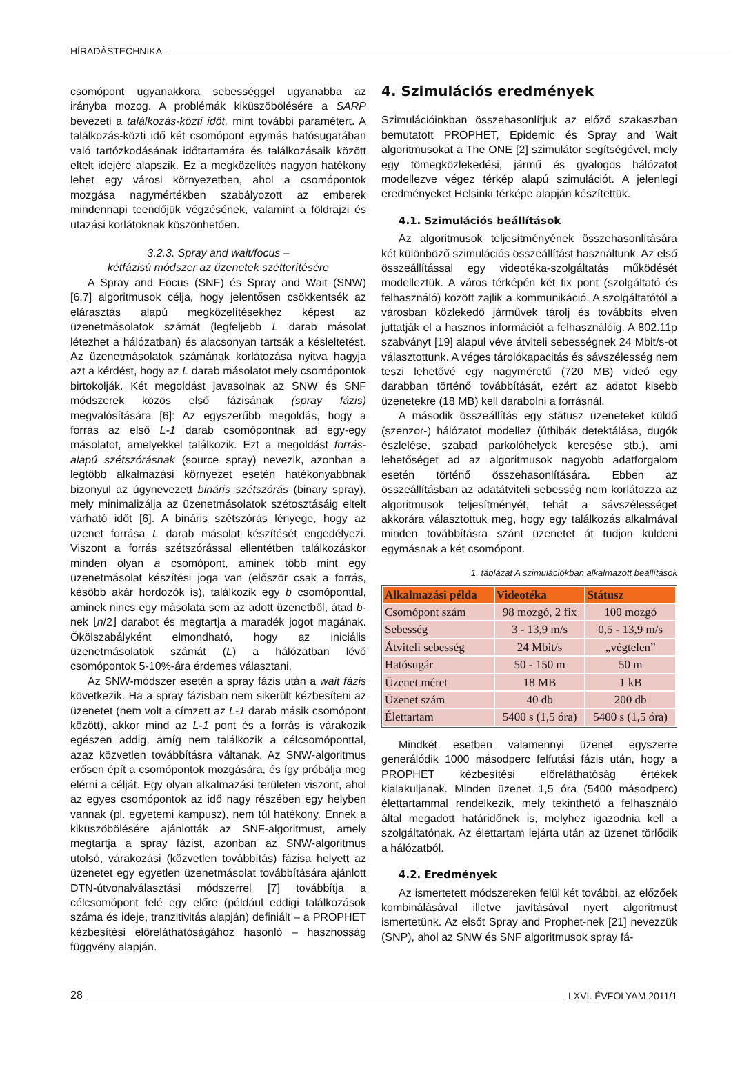HÍRADÁSTECHNIKA
csomópont ugyanakkora sebességgel ugyanabba az irányba mozog. A problémák kiküszöbölésére a SARP bevezeti a találkozás-közti időt, mint további paramétert. A találkozás-közti idő két csomópont egymás hatósugarában való tartózkodásának időtartamára és találkozásaik között eltelt idejére alapszik. Ez a megközelítés nagyon hatékony lehet egy városi környezetben, ahol a csomópontok mozgása nagymértékben szabályozott az emberek mindennapi teendőjük végzésének, valamint a földrajzi és utazási korlátoknak köszönhetően.
3.2.3. Spray and wait/focus –
kétfázisú módszer az üzenetek szétterítésére
A Spray and Focus (SNF) és Spray and Wait (SNW) [6,7] algoritmusok célja, hogy jelentősen csökkentsék az elárasztás alapú megközelítésekhez képest az üzenetmásolatok számát (legfeljebb L darab másolat létezhet a hálózatban) és alacsonyan tartsák a késleltetést. Az üzenetmásolatok számának korlátozása nyitva hagyja azt a kérdést, hogy az L darab másolatot mely csomópontok birtokolják. Két megoldást javasolnak az SNW és SNF módszerek közös első fázisának (spray fázis) megvalósítására [6]: Az egyszerűbb megoldás, hogy a forrás az első L-1 darab csomópontnak ad egy-egy másolatot, amelyekkel találkozik. Ezt a megoldást forrás-alapú szétszórásnak (source spray) nevezik, azonban a legtöbb alkalmazási környezet esetén hatékonyabbnak bizonyul az úgynevezett bináris szétszórás (binary spray), mely minimalizálja az üzenetmásolatok szétosztásáig eltelt várható időt [6]. A bináris szétszórás lényege, hogy az üzenet forrása L darab másolat készítését engedélyezi. Viszont a forrás szétszórással ellentétben találkozáskor minden olyan a csomópont, aminek több mint egy üzenetmásolat készítési joga van (először csak a forrás, később akár hordozók is), találkozik egy b csomóponttal, aminek nincs egy másolata sem az adott üzenetből, átad b-nek ⌊n/2⌋ darabot és megtartja a maradék jogot magának. Ökölszabályként elmondható, hogy az iniciális üzenetmásolatok számát (L) a hálózatban lévő csomópontok 5-10%-ára érdemes választani.
Az SNW-módszer esetén a spray fázis után a wait fázis következik. Ha a spray fázisban nem sikerült kézbesíteni az üzenetet (nem volt a címzett az L-1 darab másik csomópont között), akkor mind az L-1 pont és a forrás is várakozik egészen addig, amíg nem találkozik a célcsomóponttal, azaz közvetlen továbbításra váltanak. Az SNW-algoritmus erősen épít a csomópontok mozgására, és így próbálja meg elérni a célját. Egy olyan alkalmazási területen viszont, ahol az egyes csomópontok az idő nagy részében egy helyben vannak (pl. egyetemi kampusz), nem túl hatékony. Ennek a kiküszöbölésére ajánlották az SNF-algoritmust, amely megtartja a spray fázist, azonban az SNW-algoritmus utolsó, várakozási (közvetlen továbbítás) fázisa helyett az üzenetet egy egyetlen üzenetmásolat továbbítására ajánlott DTN-útvonalválasztási módszerrel [7] továbbítja a célcsomópont felé egy előre (például eddigi találkozások száma és ideje, tranzitivitás alapján) definiált – a PROPHET kézbesítési előreláthatóságához hasonló – hasznosság függvény alapján.
4. Szimulációs eredmények
Szimulációinkban összehasonlítjuk az előző szakaszban bemutatott PROPHET, Epidemic és Spray and Wait algoritmusokat a The ONE [2] szimulátor segítségével, mely egy tömegközlekedési, jármű és gyalogos hálózatot modellezve végez térkép alapú szimulációt. A jelenlegi eredményeket Helsinki térképe alapján készítettük.
4.1. Szimulációs beállítások
Az algoritmusok teljesítményének összehasonlítására két különböző szimulációs összeállítást használtunk. Az első összeállítással egy videotéka-szolgáltatás működését modelleztük. A város térképén két fix pont (szolgáltató és felhasználó) között zajlik a kommunikáció. A szolgáltatótól a városban közlekedő járművek tárolj és továbbíts elven juttatják el a hasznos információt a felhasználóig. A 802.11p szabványt [19] alapul véve átviteli sebességnek 24 Mbit/s-ot választottunk. A véges tárolókapacitás és sávszélesség nem teszi lehetővé egy nagyméretű (720 MB) videó egy darabban történő továbbítását, ezért az adatot kisebb üzenetekre (18 MB) kell darabolni a forrásnál.
A második összeállítás egy státusz üzeneteket küldő (szenzor-) hálózatot modellez (úthibák detektálása, dugók észlelése, szabad parkolóhelyek keresése stb.), ami lehetőséget ad az algoritmusok nagyobb adatforgalom esetén történő összehasonlítására. Ebben az összeállításban az adatátviteli sebesség nem korlátozza az algoritmusok teljesítményét, tehát a sávszélességet akkorára választottuk meg, hogy egy találkozás alkalmával minden továbbításra szánt üzenetet át tudjon küldeni egymásnak a két csomópont.
1. táblázat A szimulációkban alkalmazott beállítások
| Alkalmazási példa | Videotéka | Státusz |
| --- | --- | --- |
| Csomópont szám | 98 mozgó, 2 fix | 100 mozgó |
| Sebesség | 3 - 13,9 m/s | 0,5 - 13,9 m/s |
| Átviteli sebesség | 24 Mbit/s | „végtelen” |
| Hatósugár | 50 - 150 m | 50 m |
| Üzenet méret | 18 MB | 1 kB |
| Üzenet szám | 40 db | 200 db |
| Élettartam | 5400 s (1,5 óra) | 5400 s (1,5 óra) |
Mindkét esetben valamennyi üzenet egyszerre generálódik 1000 másodperc felfutási fázis után, hogy a PROPHET kézbesítési előreláthatóság értékek kialakuljanak. Minden üzenet 1,5 óra (5400 másodperc) élettartammal rendelkezik, mely tekinthető a felhasználó által megadott határidőnek is, melyhez igazodnia kell a szolgáltatónak. Az élettartam lejárta után az üzenet törlődik a hálózatból.
4.2. Eredmények
Az ismertetett módszereken felül két további, az előzőek kombinálásával illetve javításával nyert algoritmust ismertetünk. Az elsőt Spray and Prophet-nek [21] nevezzük (SNP), ahol az SNW és SNF algoritmusok spray fá-
28
LXVI. ÉVFOLYAM 2011/1